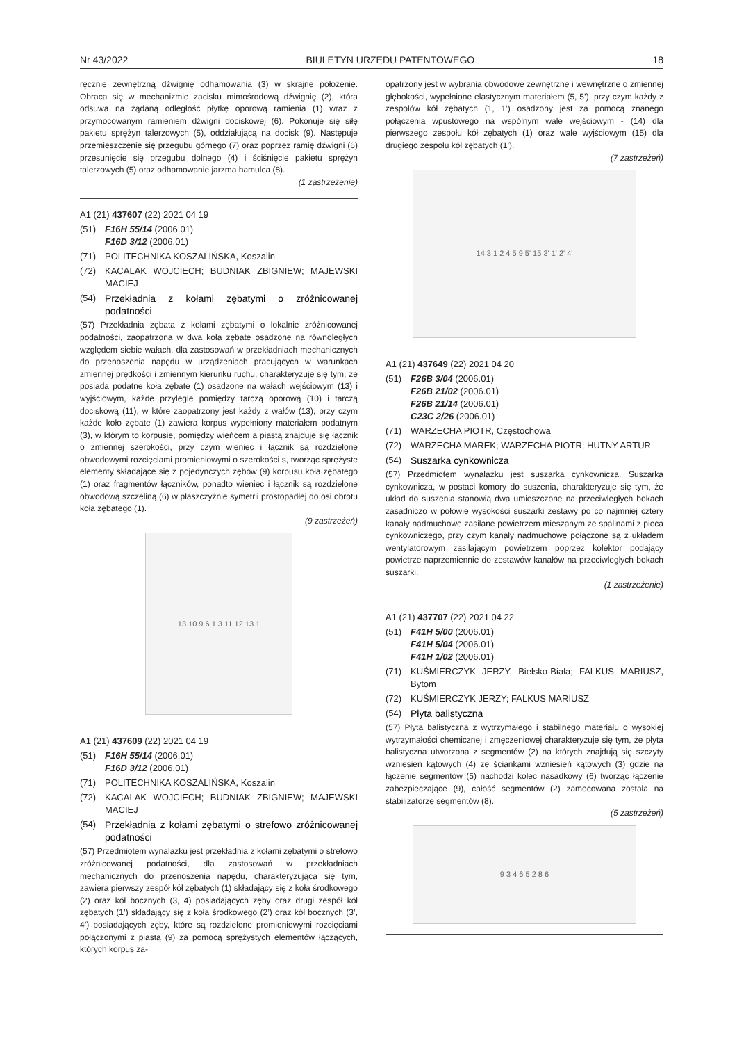Nr 43/2022 BIULETYN URZĘDU PATENTOWEGO 18
ręcznie zewnętrzną dźwignię odhamowania (3) w skrajne położenie. Obraca się w mechanizmie zacisku mimośrodową dźwignię (2), która odsuwa na żądaną odległość płytkę oporową ramienia (1) wraz z przymocowanym ramieniem dźwigni dociskowej (6). Pokonuje się siłę pakietu sprężyn talerzowych (5), oddziałującą na docisk (9). Następuje przemieszczenie się przegubu górnego (7) oraz poprzez ramię dźwigni (6) przesunięcie się przegubu dolnego (4) i ściśnięcie pakietu sprężyn talerzowych (5) oraz odhamowanie jarzma hamulca (8).
(1 zastrzeżenie)
A1 (21) 437607 (22) 2021 04 19
(51) F16H 55/14 (2006.01)
F16D 3/12 (2006.01)
(71) POLITECHNIKA KOSZALIŃSKA, Koszalin
(72) KACALAK WOJCIECH; BUDNIAK ZBIGNIEW; MAJEWSKI MACIEJ
(54) Przekładnia z kołami zębatymi o zróżnicowanej podatności
(57) Przekładnia zębata z kołami zębatymi o lokalnie zróżnicowanej podatności, zaopatrzona w dwa koła zębate osadzone na równoległych względem siebie wałach, dla zastosowań w przekładniach mechanicznych do przenoszenia napędu w urządzeniach pracujących w warunkach zmiennej prędkości i zmiennym kierunku ruchu, charakteryzuje się tym, że posiada podatne koła zębate (1) osadzone na wałach wejściowym (13) i wyjściowym, każde przylegle pomiędzy tarczą oporową (10) i tarczą dociskową (11), w które zaopatrzony jest każdy z wałów (13), przy czym każde koło zębate (1) zawiera korpus wypełniony materiałem podatnym (3), w którym to korpusie, pomiędzy wieńcem a piastą znajduje się łącznik o zmiennej szerokości, przy czym wieniec i łącznik są rozdzielone obwodowymi rozcięciami promieniowymi o szerokości s, tworząc sprężyste elementy składające się z pojedynczych zębów (9) korpusu koła zębatego (1) oraz fragmentów łączników, ponadto wieniec i łącznik są rozdzielone obwodową szczeliną (6) w płaszczyźnie symetrii prostopadłej do osi obrotu koła zębatego (1).
(9 zastrzeżeń)
13 10 9 6 1 3 11 12 13 1
A1 (21) 437609 (22) 2021 04 19
(51) F16H 55/14 (2006.01)
F16D 3/12 (2006.01)
(71) POLITECHNIKA KOSZALIŃSKA, Koszalin
(72) KACALAK WOJCIECH; BUDNIAK ZBIGNIEW; MAJEWSKI MACIEJ
(54) Przekładnia z kołami zębatymi o strefowo zróżnicowanej podatności
(57) Przedmiotem wynalazku jest przekładnia z kołami zębatymi o strefowo zróżnicowanej podatności, dla zastosowań w przekładniach mechanicznych do przenoszenia napędu, charakteryzująca się tym, zawiera pierwszy zespół kół zębatych (1) składający się z koła środkowego (2) oraz kół bocznych (3, 4) posiadających zęby oraz drugi zespół kół zębatych (1’) składający się z koła środkowego (2’) oraz kół bocznych (3’, 4’) posiadających zęby, które są rozdzielone promieniowymi rozcięciami połączonymi z piastą (9) za pomocą sprężystych elementów łączących, których korpus za-
opatrzony jest w wybrania obwodowe zewnętrzne i wewnętrzne o zmiennej głębokości, wypełnione elastycznym materiałem (5, 5’), przy czym każdy z zespołów kół zębatych (1, 1’) osadzony jest za pomocą znanego połączenia wpustowego na wspólnym wale wejściowym - (14) dla pierwszego zespołu kół zębatych (1) oraz wale wyjściowym (15) dla drugiego zespołu kół zębatych (1’).
(7 zastrzeżeń)
14 3 1 2 4 5 9 5' 15 3' 1' 2' 4'
A1 (21) 437649 (22) 2021 04 20
(51) F26B 3/04 (2006.01)
F26B 21/02 (2006.01)
F26B 21/14 (2006.01)
C23C 2/26 (2006.01)
(71) WARZECHA PIOTR, Częstochowa
(72) WARZECHA MAREK; WARZECHA PIOTR; HUTNY ARTUR
(54) Suszarka cynkownicza
(57) Przedmiotem wynalazku jest suszarka cynkownicza. Suszarka cynkownicza, w postaci komory do suszenia, charakteryzuje się tym, że układ do suszenia stanowią dwa umieszczone na przeciwległych bokach zasadniczo w połowie wysokości suszarki zestawy po co najmniej cztery kanały nadmuchowe zasilane powietrzem mieszanym ze spalinami z pieca cynkowniczego, przy czym kanały nadmuchowe połączone są z układem wentylatorowym zasilającym powietrzem poprzez kolektor podający powietrze naprzemiennie do zestawów kanałów na przeciwległych bokach suszarki.
(1 zastrzeżenie)
A1 (21) 437707 (22) 2021 04 22
(51) F41H 5/00 (2006.01)
F41H 5/04 (2006.01)
F41H 1/02 (2006.01)
(71) KUŚMIERCZYK JERZY, Bielsko-Biała; FALKUS MARIUSZ, Bytom
(72) KUŚMIERCZYK JERZY; FALKUS MARIUSZ
(54) Płyta balistyczna
(57) Płyta balistyczna z wytrzymałego i stabilnego materiału o wysokiej wytrzymałości chemicznej i zmęczeniowej charakteryzuje się tym, że płyta balistyczna utworzona z segmentów (2) na których znajdują się szczyty wzniesień kątowych (4) ze ściankami wzniesień kątowych (3) gdzie na łączenie segmentów (5) nachodzi kolec nasadkowy (6) tworząc łączenie zabezpieczające (9), całość segmentów (2) zamocowana została na stabilizatorze segmentów (8).
(5 zastrzeżeń)
9 3 4 6 5 2 8 6